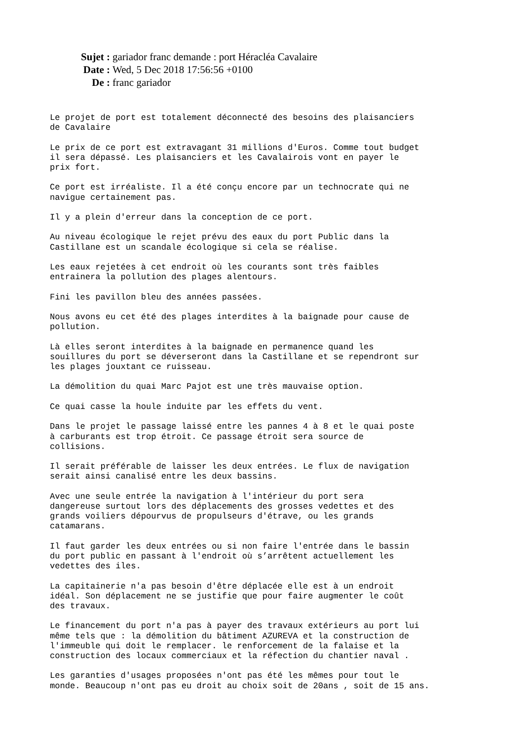Sujet : gariador franc demande : port Héracléa Cavalaire
Date : Wed, 5 Dec 2018 17:56:56 +0100
De : franc gariador
Le projet de port est totalement déconnecté des besoins des plaisanciers
de Cavalaire

Le prix de ce port est extravagant 31 millions d'Euros. Comme tout budget
il sera dépassé. Les plaisanciers et les Cavalairois vont en payer le
prix fort.

Ce port est irréaliste. Il a été conçu encore par un technocrate qui ne
navigue certainement pas.

Il y a plein d'erreur dans la conception de ce port.

Au niveau écologique le rejet prévu des eaux du port Public dans la
Castillane est un scandale écologique si cela se réalise.

Les eaux rejetées à cet endroit où les courants sont très faibles
entrainera la pollution des plages alentours.

Fini les pavillon bleu des années passées.

Nous avons eu cet été des plages interdites à la baignade pour cause de
pollution.

Là elles seront interdites à la baignade en permanence quand les
souillures du port se déverseront dans la Castillane et se rependront sur
les plages jouxtant ce ruisseau.

La démolition du quai Marc Pajot est une très mauvaise option.

Ce quai casse la houle induite par les effets du vent.

Dans le projet le passage laissé entre les pannes 4 à 8 et le quai poste
à carburants est trop étroit. Ce passage étroit sera source de
collisions.

Il serait préférable de laisser les deux entrées. Le flux de navigation
serait ainsi canalisé entre les deux bassins.

Avec une seule entrée la navigation à l'intérieur du port sera
dangereuse surtout lors des déplacements des grosses vedettes et des
grands voiliers dépourvus de propulseurs d'étrave, ou les grands
catamarans.

Il faut garder les deux entrées ou si non faire l'entrée dans le bassin
du port public en passant à l'endroit où s’arrêtent actuellement les
vedettes des iles.

La capitainerie n'a pas besoin d'être déplacée elle est à un endroit
idéal. Son déplacement ne se justifie que pour faire augmenter le coût
des travaux.

Le financement du port n'a pas à payer des travaux extérieurs au port lui
même tels que : la démolition du bâtiment AZUREVA et la construction de
l'immeuble qui doit le remplacer. le renforcement de la falaise et la
construction des locaux commerciaux et la réfection du chantier naval .

Les garanties d'usages proposées n'ont pas été les mêmes pour tout le
monde. Beaucoup n'ont pas eu droit au choix soit de 20ans , soit de 15 ans.